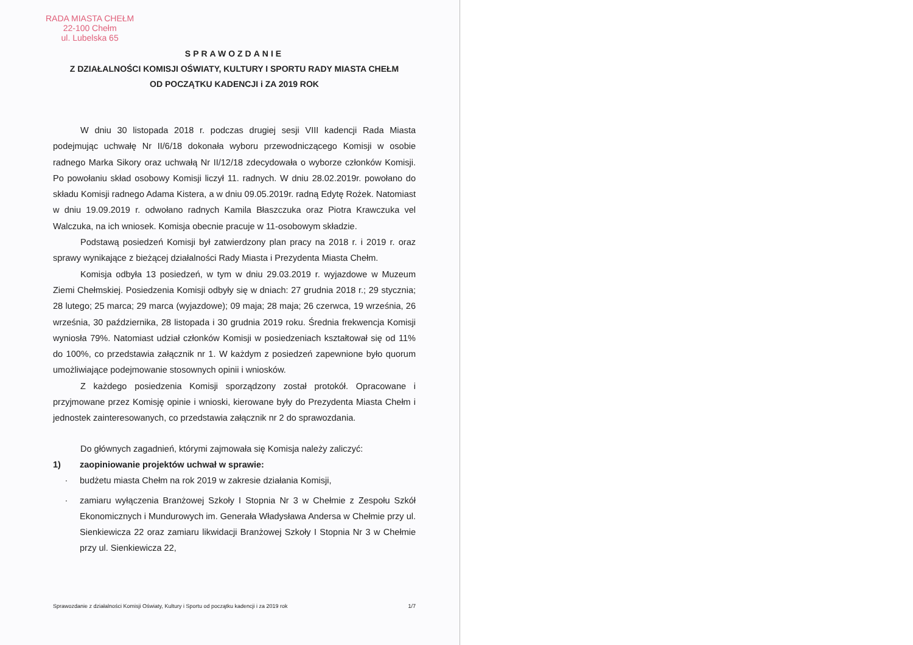RADA MIASTA CHEŁM
22-100 Chełm
ul. Lubelska 65
SPRAWOZDANIE
Z DZIAŁALNOŚCI KOMISJI OŚWIATY, KULTURY I SPORTU RADY MIASTA CHEŁM
OD POCZĄTKU KADENCJI i ZA 2019 ROK
W dniu 30 listopada 2018 r. podczas drugiej sesji VIII kadencji Rada Miasta podejmując uchwałę Nr II/6/18 dokonała wyboru przewodniczącego Komisji w osobie radnego Marka Sikory oraz uchwałą Nr II/12/18 zdecydowała o wyborze członków Komisji. Po powołaniu skład osobowy Komisji liczył 11. radnych. W dniu 28.02.2019r. powołano do składu Komisji radnego Adama Kistera, a w dniu 09.05.2019r. radną Edytę Rożek. Natomiast w dniu 19.09.2019 r. odwołano radnych Kamila Błaszczuka oraz Piotra Krawczuka vel Walczuka, na ich wniosek. Komisja obecnie pracuje w 11-osobowym składzie.
Podstawą posiedzeń Komisji był zatwierdzony plan pracy na 2018 r. i 2019 r. oraz sprawy wynikające z bieżącej działalności Rady Miasta i Prezydenta Miasta Chełm.
Komisja odbyła 13 posiedzeń, w tym w dniu 29.03.2019 r. wyjazdowe w Muzeum Ziemi Chełmskiej. Posiedzenia Komisji odbyły się w dniach: 27 grudnia 2018 r.; 29 stycznia; 28 lutego; 25 marca; 29 marca (wyjazdowe); 09 maja; 28 maja; 26 czerwca, 19 września, 26 września, 30 października, 28 listopada i 30 grudnia 2019 roku. Średnia frekwencja Komisji wyniosła 79%. Natomiast udział członków Komisji w posiedzeniach kształtował się od 11% do 100%, co przedstawia załącznik nr 1. W każdym z posiedzeń zapewnione było quorum umożliwiające podejmowanie stosownych opinii i wniosków.
Z każdego posiedzenia Komisji sporządzony został protokół. Opracowane i przyjmowane przez Komisję opinie i wnioski, kierowane były do Prezydenta Miasta Chełm i jednostek zainteresowanych, co przedstawia załącznik nr 2 do sprawozdania.
Do głównych zagadnień, którymi zajmowała się Komisja należy zaliczyć:
1) zaopiniowanie projektów uchwał w sprawie:
· budżetu miasta Chełm na rok 2019 w zakresie działania Komisji,
· zamiaru wyłączenia Branżowej Szkoły I Stopnia Nr 3 w Chełmie z Zespołu Szkół Ekonomicznych i Mundurowych im. Generała Władysława Andersa w Chełmie przy ul. Sienkiewicza 22 oraz zamiaru likwidacji Branżowej Szkoły I Stopnia Nr 3 w Chełmie przy ul. Sienkiewicza 22,
Sprawozdanie z działalności Komisji Oświaty, Kultury i Sportu od początku kadencji i za 2019 rok 1/7